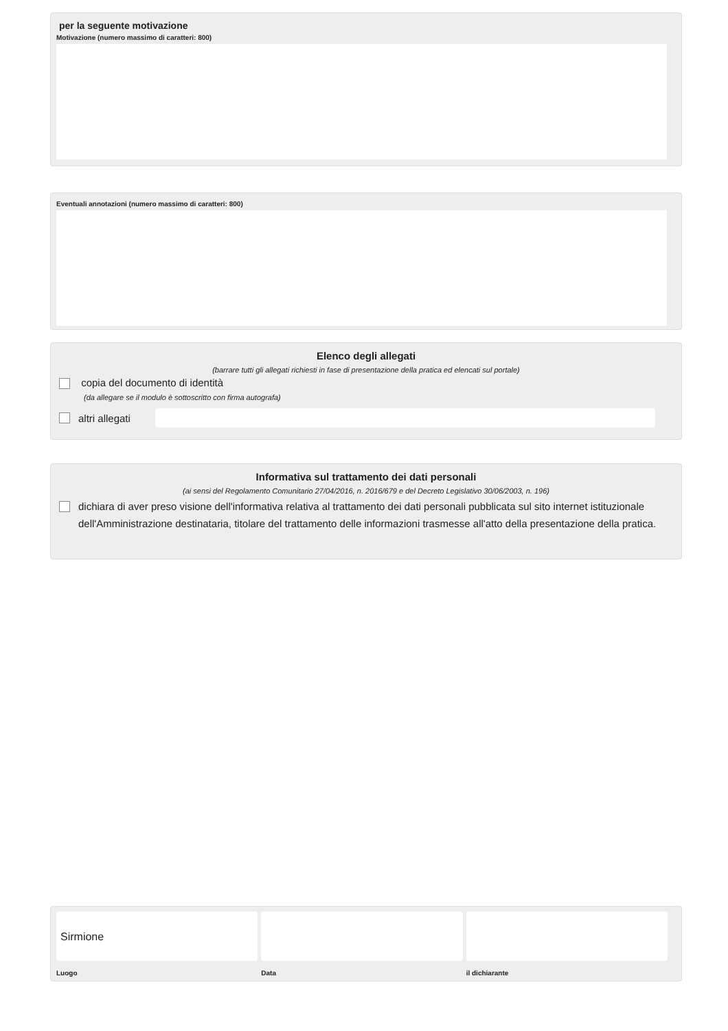per la seguente motivazione
Motivazione (numero massimo di caratteri: 800)
Eventuali annotazioni (numero massimo di caratteri: 800)
Elenco degli allegati
(barrare tutti gli allegati richiesti in fase di presentazione della pratica ed elencati sul portale)
copia del documento di identità
(da allegare se il modulo è sottoscritto con firma autografa)
altri allegati
Informativa sul trattamento dei dati personali
(ai sensi del Regolamento Comunitario 27/04/2016, n. 2016/679 e del Decreto Legislativo 30/06/2003, n. 196)
dichiara di aver preso visione dell'informativa relativa al trattamento dei dati personali pubblicata sul sito internet istituzionale dell'Amministrazione destinataria, titolare del trattamento delle informazioni trasmesse all'atto della presentazione della pratica.
Sirmione
Luogo
Data il dichiarante